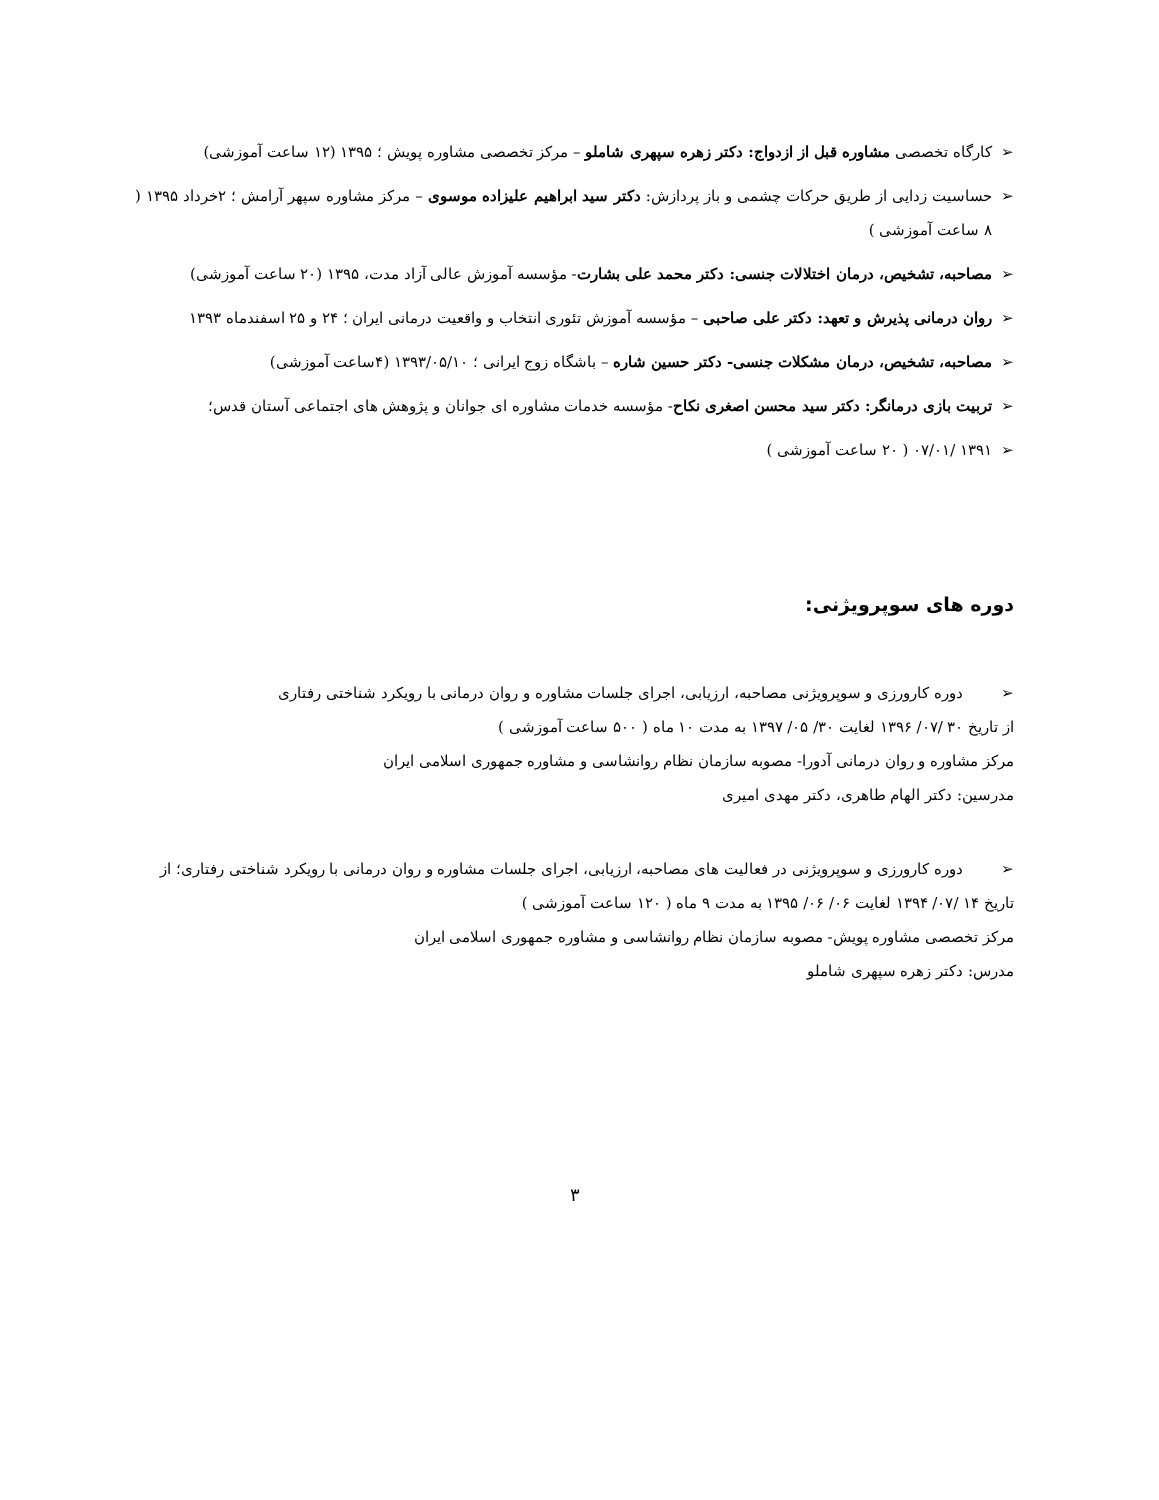➢ کارگاه تخصصی مشاوره قبل از ازدواج: دکتر زهره سپهری شاملو – مرکز تخصصی مشاوره پویش ؛ ۱۳۹۵ (۱۲ ساعت آموزشی)
➢ حساسیت زدایی از طریق حرکات چشمی و باز پردازش: دکتر سید ابراهیم علیزاده موسوی – مرکز مشاوره سپهر آرامش ؛ ۲خرداد ۱۳۹۵ ( ۸ ساعت آموزشی )
➢ مصاحبه، تشخیص، درمان اختلالات جنسی: دکتر محمد علی بشارت- مؤسسه آموزش عالی آزاد مدت، ۱۳۹۵ (۲۰ ساعت آموزشی)
➢ روان درمانی پذیرش و تعهد: دکتر علی صاحبی – مؤسسه آموزش تئوری انتخاب و واقعیت درمانی ایران ؛ ۲۴ و ۲۵ اسفندماه ۱۳۹۳
➢ مصاحبه، تشخیص، درمان مشکلات جنسی- دکتر حسین شاره – باشگاه زوج ایرانی ؛ ۱۳۹۳/۰۵/۱۰ (۴ساعت آموزشی)
➢ تربیت بازی درمانگر: دکتر سید محسن اصغری نکاح- مؤسسه خدمات مشاوره ای جوانان و پژوهش های اجتماعی آستان قدس؛
➢ ۱۳۹۱ /۰۷/۰۱ ( ۲۰ ساعت آموزشی )
دوره های سوپرویژنی:
➢ دوره کارورزی و سوپرویژنی مصاحبه، ارزیابی، اجرای جلسات مشاوره و روان درمانی با رویکرد شناختی رفتاری
از تاریخ ۳۰ /۰۷/ ۱۳۹۶ لغایت ۳۰/ ۰۵/ ۱۳۹۷ به مدت ۱۰ ماه ( ۵۰۰ ساعت آموزشی )
مرکز مشاوره و روان درمانی آدورا- مصوبه سازمان نظام روانشاسی و مشاوره جمهوری اسلامی ایران
مدرسین: دکتر الهام طاهری، دکتر مهدی امیری
➢ دوره کارورزی و سوپرویژنی در فعالیت های مصاحبه، ارزیابی، اجرای جلسات مشاوره و روان درمانی با رویکرد شناختی رفتاری؛ از تاریخ ۱۴ /۰۷/ ۱۳۹۴ لغایت ۰۶/ ۰۶/ ۱۳۹۵ به مدت ۹ ماه ( ۱۲۰ ساعت آموزشی )
مرکز تخصصی مشاوره پویش- مصوبه سازمان نظام روانشاسی و مشاوره جمهوری اسلامی ایران
مدرس: دکتر زهره سپهری شاملو
۳